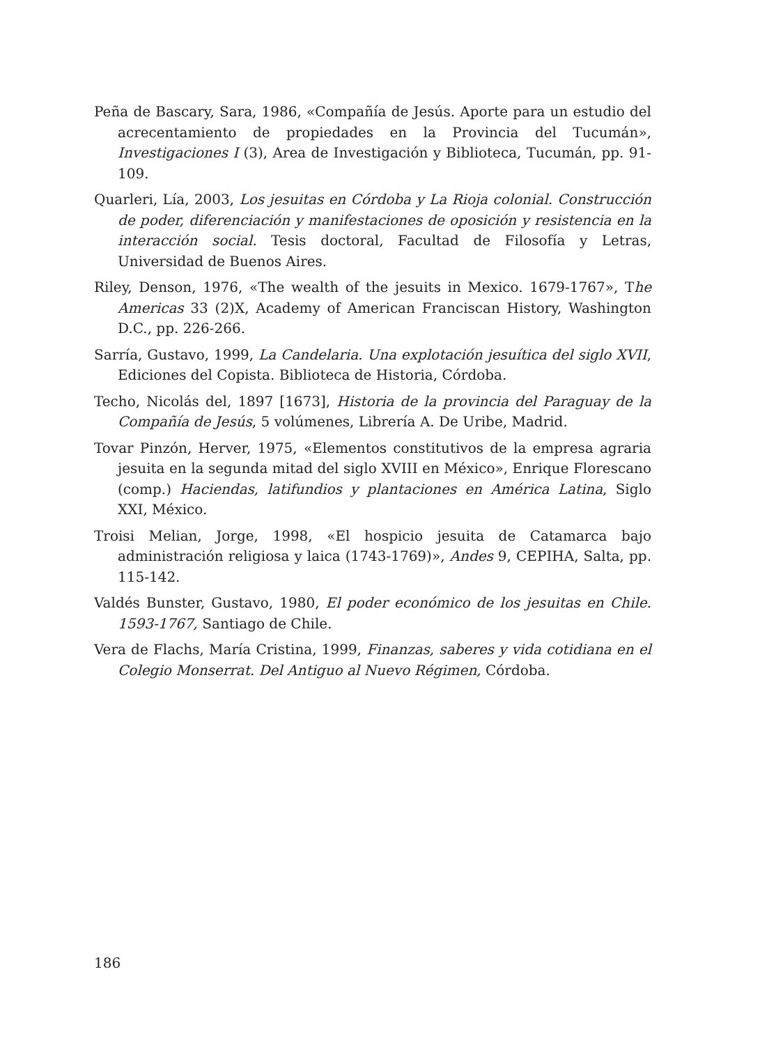Peña de Bascary, Sara, 1986, «Compañía de Jesús. Aporte para un estudio del acrecentamiento de propiedades en la Provincia del Tucumán», Investigaciones I (3), Area de Investigación y Biblioteca, Tucumán, pp. 91-109.
Quarleri, Lía, 2003, Los jesuitas en Córdoba y La Rioja colonial. Construcción de poder, diferenciación y manifestaciones de oposición y resistencia en la interacción social. Tesis doctoral, Facultad de Filosofía y Letras, Universidad de Buenos Aires.
Riley, Denson, 1976, «The wealth of the jesuits in Mexico. 1679-1767», The Americas 33 (2)X, Academy of American Franciscan History, Washington D.C., pp. 226-266.
Sarría, Gustavo, 1999, La Candelaria. Una explotación jesuítica del siglo XVII, Ediciones del Copista. Biblioteca de Historia, Córdoba.
Techo, Nicolás del, 1897 [1673], Historia de la provincia del Paraguay de la Compañía de Jesús, 5 volúmenes, Librería A. De Uribe, Madrid.
Tovar Pinzón, Herver, 1975, «Elementos constitutivos de la empresa agraria jesuita en la segunda mitad del siglo XVIII en México», Enrique Florescano (comp.) Haciendas, latifundios y plantaciones en América Latina, Siglo XXI, México.
Troisi Melian, Jorge, 1998, «El hospicio jesuita de Catamarca bajo administración religiosa y laica (1743-1769)», Andes 9, CEPIHA, Salta, pp. 115-142.
Valdés Bunster, Gustavo, 1980, El poder económico de los jesuitas en Chile. 1593-1767, Santiago de Chile.
Vera de Flachs, María Cristina, 1999, Finanzas, saberes y vida cotidiana en el Colegio Monserrat. Del Antiguo al Nuevo Régimen, Córdoba.
186